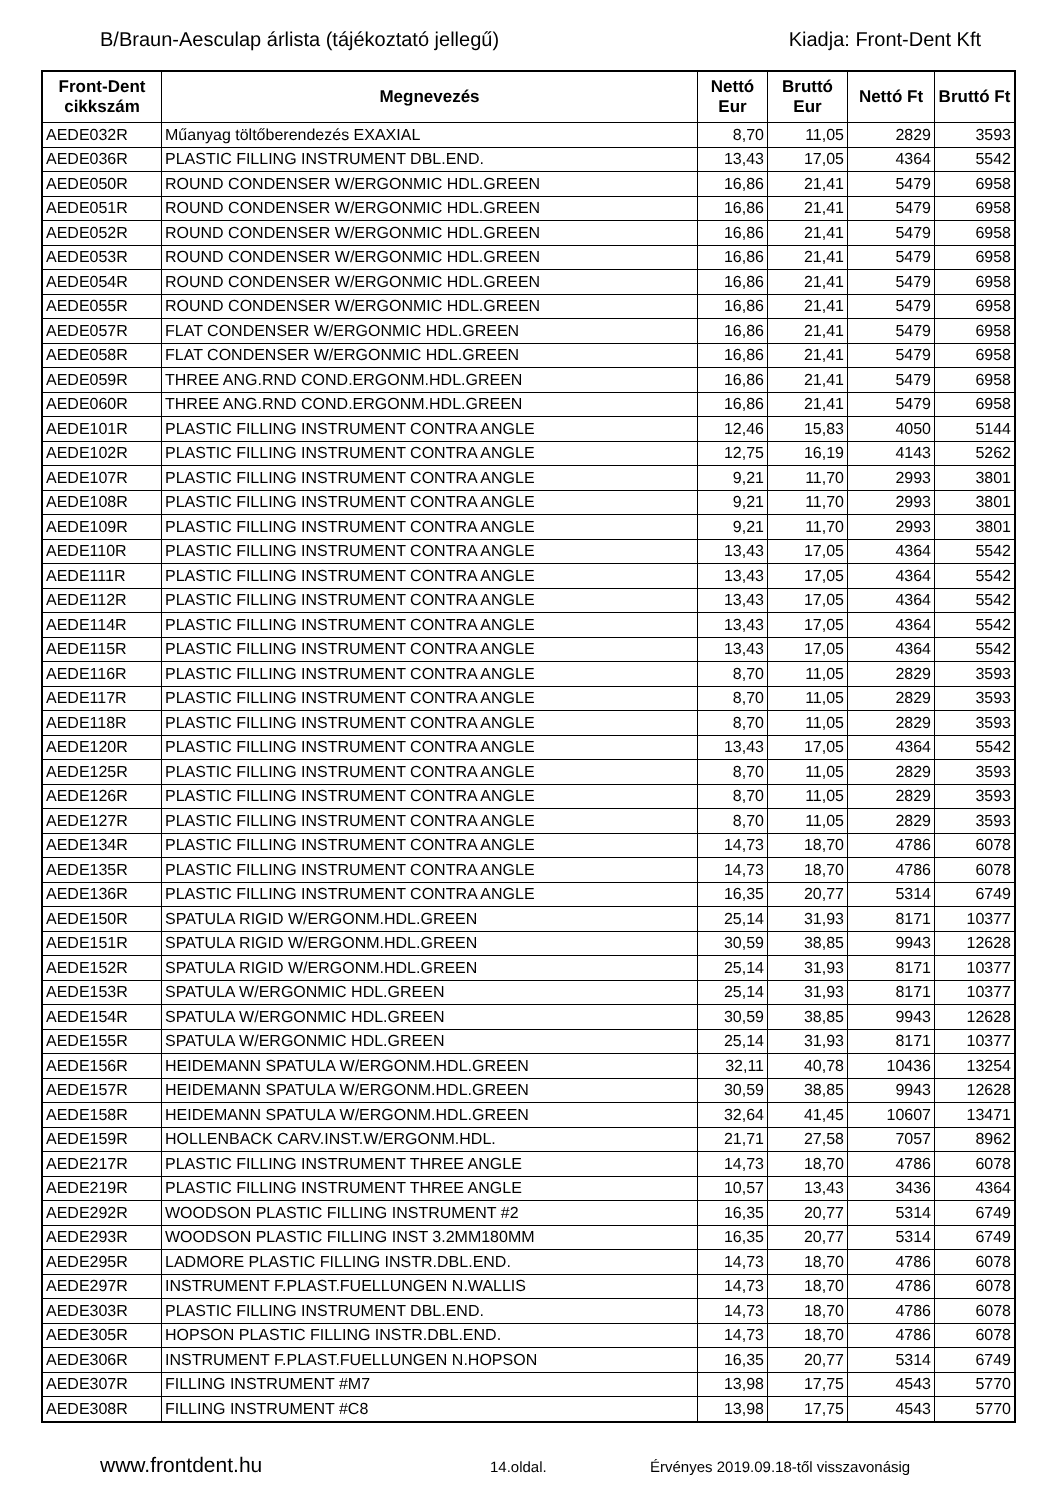B/Braun-Aesculap árlista (tájékoztató jellegű) Kiadja: Front-Dent Kft
| Front-Dent cikkszám | Megnevezés | Nettó Eur | Bruttó Eur | Nettó Ft | Bruttó Ft |
| --- | --- | --- | --- | --- | --- |
| AEDE032R | Műanyag töltőberendezés EXAXIAL | 8,70 | 11,05 | 2829 | 3593 |
| AEDE036R | PLASTIC FILLING INSTRUMENT DBL.END. | 13,43 | 17,05 | 4364 | 5542 |
| AEDE050R | ROUND CONDENSER W/ERGONMIC HDL.GREEN | 16,86 | 21,41 | 5479 | 6958 |
| AEDE051R | ROUND CONDENSER W/ERGONMIC HDL.GREEN | 16,86 | 21,41 | 5479 | 6958 |
| AEDE052R | ROUND CONDENSER W/ERGONMIC HDL.GREEN | 16,86 | 21,41 | 5479 | 6958 |
| AEDE053R | ROUND CONDENSER W/ERGONMIC HDL.GREEN | 16,86 | 21,41 | 5479 | 6958 |
| AEDE054R | ROUND CONDENSER W/ERGONMIC HDL.GREEN | 16,86 | 21,41 | 5479 | 6958 |
| AEDE055R | ROUND CONDENSER W/ERGONMIC HDL.GREEN | 16,86 | 21,41 | 5479 | 6958 |
| AEDE057R | FLAT CONDENSER W/ERGONMIC HDL.GREEN | 16,86 | 21,41 | 5479 | 6958 |
| AEDE058R | FLAT CONDENSER W/ERGONMIC HDL.GREEN | 16,86 | 21,41 | 5479 | 6958 |
| AEDE059R | THREE ANG.RND COND.ERGONM.HDL.GREEN | 16,86 | 21,41 | 5479 | 6958 |
| AEDE060R | THREE ANG.RND COND.ERGONM.HDL.GREEN | 16,86 | 21,41 | 5479 | 6958 |
| AEDE101R | PLASTIC FILLING INSTRUMENT CONTRA ANGLE | 12,46 | 15,83 | 4050 | 5144 |
| AEDE102R | PLASTIC FILLING INSTRUMENT CONTRA ANGLE | 12,75 | 16,19 | 4143 | 5262 |
| AEDE107R | PLASTIC FILLING INSTRUMENT CONTRA ANGLE | 9,21 | 11,70 | 2993 | 3801 |
| AEDE108R | PLASTIC FILLING INSTRUMENT CONTRA ANGLE | 9,21 | 11,70 | 2993 | 3801 |
| AEDE109R | PLASTIC FILLING INSTRUMENT CONTRA ANGLE | 9,21 | 11,70 | 2993 | 3801 |
| AEDE110R | PLASTIC FILLING INSTRUMENT CONTRA ANGLE | 13,43 | 17,05 | 4364 | 5542 |
| AEDE111R | PLASTIC FILLING INSTRUMENT CONTRA ANGLE | 13,43 | 17,05 | 4364 | 5542 |
| AEDE112R | PLASTIC FILLING INSTRUMENT CONTRA ANGLE | 13,43 | 17,05 | 4364 | 5542 |
| AEDE114R | PLASTIC FILLING INSTRUMENT CONTRA ANGLE | 13,43 | 17,05 | 4364 | 5542 |
| AEDE115R | PLASTIC FILLING INSTRUMENT CONTRA ANGLE | 13,43 | 17,05 | 4364 | 5542 |
| AEDE116R | PLASTIC FILLING INSTRUMENT CONTRA ANGLE | 8,70 | 11,05 | 2829 | 3593 |
| AEDE117R | PLASTIC FILLING INSTRUMENT CONTRA ANGLE | 8,70 | 11,05 | 2829 | 3593 |
| AEDE118R | PLASTIC FILLING INSTRUMENT CONTRA ANGLE | 8,70 | 11,05 | 2829 | 3593 |
| AEDE120R | PLASTIC FILLING INSTRUMENT CONTRA ANGLE | 13,43 | 17,05 | 4364 | 5542 |
| AEDE125R | PLASTIC FILLING INSTRUMENT CONTRA ANGLE | 8,70 | 11,05 | 2829 | 3593 |
| AEDE126R | PLASTIC FILLING INSTRUMENT CONTRA ANGLE | 8,70 | 11,05 | 2829 | 3593 |
| AEDE127R | PLASTIC FILLING INSTRUMENT CONTRA ANGLE | 8,70 | 11,05 | 2829 | 3593 |
| AEDE134R | PLASTIC FILLING INSTRUMENT CONTRA ANGLE | 14,73 | 18,70 | 4786 | 6078 |
| AEDE135R | PLASTIC FILLING INSTRUMENT CONTRA ANGLE | 14,73 | 18,70 | 4786 | 6078 |
| AEDE136R | PLASTIC FILLING INSTRUMENT CONTRA ANGLE | 16,35 | 20,77 | 5314 | 6749 |
| AEDE150R | SPATULA RIGID W/ERGONM.HDL.GREEN | 25,14 | 31,93 | 8171 | 10377 |
| AEDE151R | SPATULA RIGID W/ERGONM.HDL.GREEN | 30,59 | 38,85 | 9943 | 12628 |
| AEDE152R | SPATULA RIGID W/ERGONM.HDL.GREEN | 25,14 | 31,93 | 8171 | 10377 |
| AEDE153R | SPATULA W/ERGONMIC HDL.GREEN | 25,14 | 31,93 | 8171 | 10377 |
| AEDE154R | SPATULA W/ERGONMIC HDL.GREEN | 30,59 | 38,85 | 9943 | 12628 |
| AEDE155R | SPATULA W/ERGONMIC HDL.GREEN | 25,14 | 31,93 | 8171 | 10377 |
| AEDE156R | HEIDEMANN SPATULA W/ERGONM.HDL.GREEN | 32,11 | 40,78 | 10436 | 13254 |
| AEDE157R | HEIDEMANN SPATULA W/ERGONM.HDL.GREEN | 30,59 | 38,85 | 9943 | 12628 |
| AEDE158R | HEIDEMANN SPATULA W/ERGONM.HDL.GREEN | 32,64 | 41,45 | 10607 | 13471 |
| AEDE159R | HOLLENBACK CARV.INST.W/ERGONM.HDL. | 21,71 | 27,58 | 7057 | 8962 |
| AEDE217R | PLASTIC FILLING INSTRUMENT THREE ANGLE | 14,73 | 18,70 | 4786 | 6078 |
| AEDE219R | PLASTIC FILLING INSTRUMENT THREE ANGLE | 10,57 | 13,43 | 3436 | 4364 |
| AEDE292R | WOODSON PLASTIC FILLING INSTRUMENT #2 | 16,35 | 20,77 | 5314 | 6749 |
| AEDE293R | WOODSON PLASTIC FILLING INST 3.2MM180MM | 16,35 | 20,77 | 5314 | 6749 |
| AEDE295R | LADMORE PLASTIC FILLING INSTR.DBL.END. | 14,73 | 18,70 | 4786 | 6078 |
| AEDE297R | INSTRUMENT F.PLAST.FUELLUNGEN N.WALLIS | 14,73 | 18,70 | 4786 | 6078 |
| AEDE303R | PLASTIC FILLING INSTRUMENT DBL.END. | 14,73 | 18,70 | 4786 | 6078 |
| AEDE305R | HOPSON PLASTIC FILLING INSTR.DBL.END. | 14,73 | 18,70 | 4786 | 6078 |
| AEDE306R | INSTRUMENT F.PLAST.FUELLUNGEN N.HOPSON | 16,35 | 20,77 | 5314 | 6749 |
| AEDE307R | FILLING INSTRUMENT #M7 | 13,98 | 17,75 | 4543 | 5770 |
| AEDE308R | FILLING INSTRUMENT #C8 | 13,98 | 17,75 | 4543 | 5770 |
www.frontdent.hu 14.oldal. Érvényes 2019.09.18-től visszavonásig